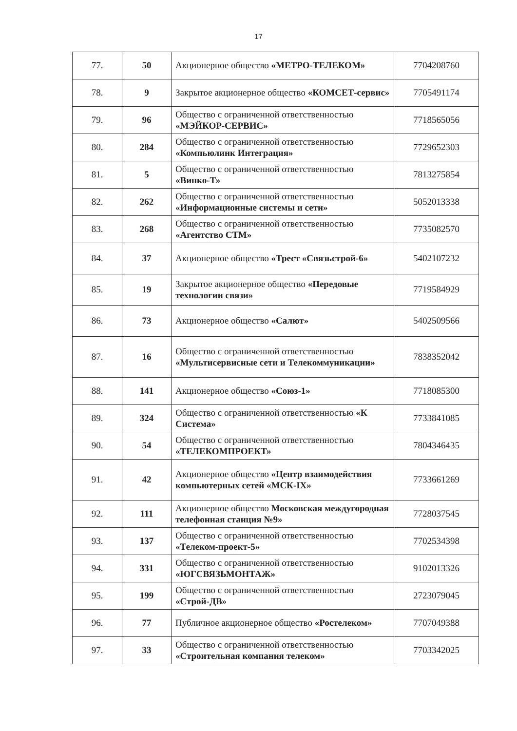17
| 77. | 50 | Акционерное общество «МЕТРО-ТЕЛЕКОМ» | 7704208760 |
| 78. | 9 | Закрытое акционерное общество «КОМСЕТ-сервис» | 7705491174 |
| 79. | 96 | Общество с ограниченной ответственностью «МЭЙКОР-СЕРВИС» | 7718565056 |
| 80. | 284 | Общество с ограниченной ответственностью «Компьюлинк Интеграция» | 7729652303 |
| 81. | 5 | Общество с ограниченной ответственностью «Винко-Т» | 7813275854 |
| 82. | 262 | Общество с ограниченной ответственностью «Информационные системы и сети» | 5052013338 |
| 83. | 268 | Общество с ограниченной ответственностью «Агентство СТМ» | 7735082570 |
| 84. | 37 | Акционерное общество «Трест «Связьстрой-6» | 5402107232 |
| 85. | 19 | Закрытое акционерное общество «Передовые технологии связи» | 7719584929 |
| 86. | 73 | Акционерное общество «Салют» | 5402509566 |
| 87. | 16 | Общество с ограниченной ответственностью «Мультисервисные сети и Телекоммуникации» | 7838352042 |
| 88. | 141 | Акционерное общество «Союз-1» | 7718085300 |
| 89. | 324 | Общество с ограниченной ответственностью «К Система» | 7733841085 |
| 90. | 54 | Общество с ограниченной ответственностью «ТЕЛЕКОМПРОЕКТ» | 7804346435 |
| 91. | 42 | Акционерное общество «Центр взаимодействия компьютерных сетей «МСК-IX» | 7733661269 |
| 92. | 111 | Акционерное общество Московская междугородная телефонная станция №9» | 7728037545 |
| 93. | 137 | Общество с ограниченной ответственностью «Телеком-проект-5» | 7702534398 |
| 94. | 331 | Общество с ограниченной ответственностью «ЮГСВЯЗЬМОНТАЖ» | 9102013326 |
| 95. | 199 | Общество с ограниченной ответственностью «Строй-ДВ» | 2723079045 |
| 96. | 77 | Публичное акционерное общество «Ростелеком» | 7707049388 |
| 97. | 33 | Общество с ограниченной ответственностью «Строительная компания телеком» | 7703342025 |